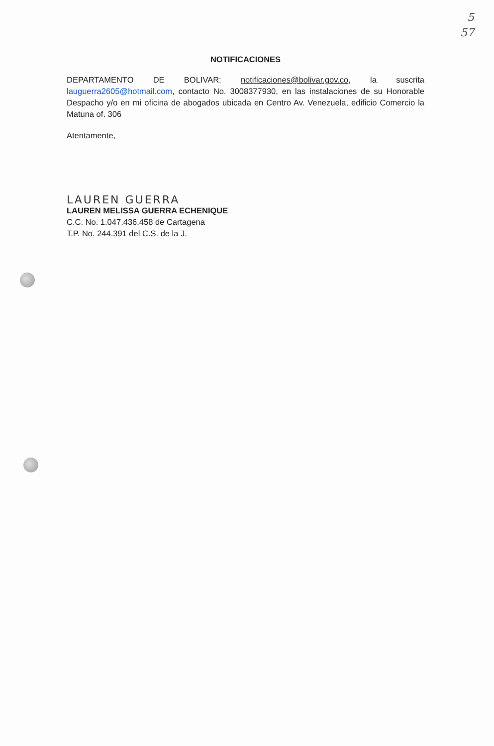5
57
NOTIFICACIONES
DEPARTAMENTO DE BOLIVAR: notificaciones@bolivar.gov.co, la suscrita lauguerra2605@hotmail.com, contacto No. 3008377930, en las instalaciones de su Honorable Despacho y/o en mi oficina de abogados ubicada en Centro Av. Venezuela, edificio Comercio la Matuna of. 306
Atentamente,
LAUREN GUERRA
LAUREN MELISSA GUERRA ECHENIQUE
C.C. No. 1.047.436.458 de Cartagena
T.P. No. 244.391 del C.S. de la J.